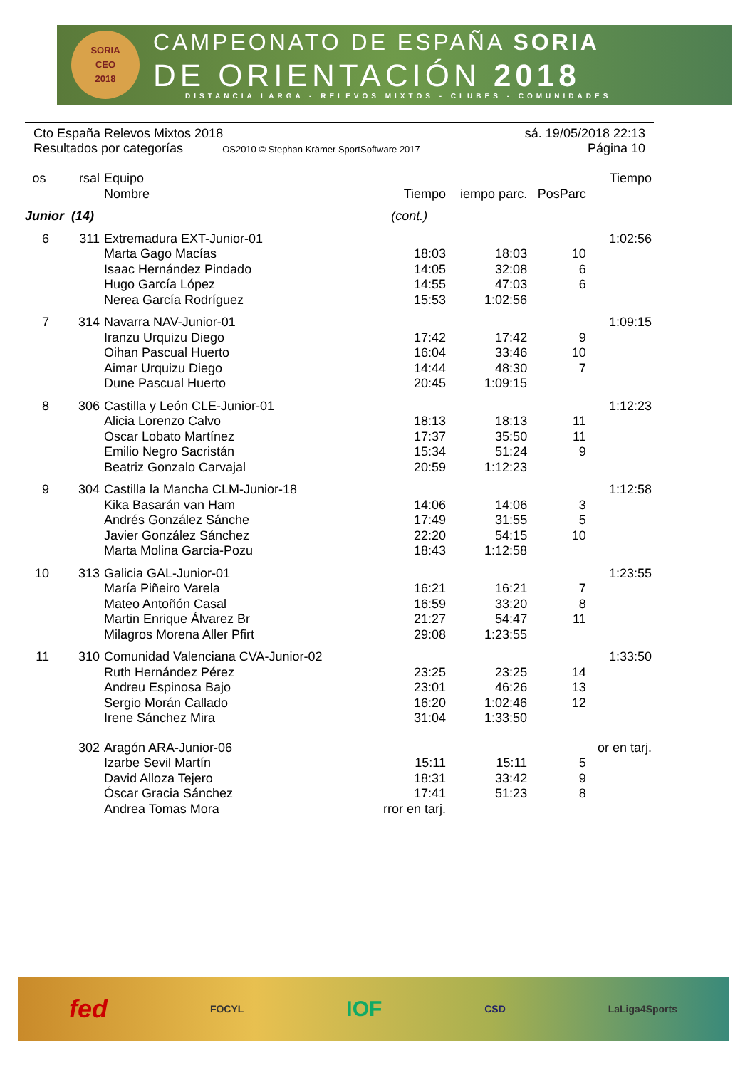SORIA
CEO
2018
CAMPEONATO DE ESPAÑA SORIA
DE ORIENTACIÓN 2018
DISTANCIA LARGA - RELEVOS MIXTOS - CLUBES - COMUNIDADES
Cto España Relevos Mixtos 2018 sá. 19/05/2018 22:13
Resultados por categorías OS2010 © Stephan Krämer SportSoftware 2017 Página 10
| os | rsal | Equipo | | | | Tiempo |
| --- | --- | --- | --- | --- | --- | --- |
| | | Nombre | Tiempo | iempo parc. | PosParc | |
| Junior (14) | | | (cont.) | | | |
| 6 | 311 | Extremadura EXT-Junior-01 | | | | 1:02:56 |
| | | Marta Gago Macías | 18:03 | 18:03 | 10 | |
| | | Isaac Hernández Pindado | 14:05 | 32:08 | 6 | |
| | | Hugo García López | 14:55 | 47:03 | 6 | |
| | | Nerea García Rodríguez | 15:53 | 1:02:56 | | |
| 7 | 314 | Navarra NAV-Junior-01 | | | | 1:09:15 |
| | | Iranzu Urquizu Diego | 17:42 | 17:42 | 9 | |
| | | Oihan Pascual Huerto | 16:04 | 33:46 | 10 | |
| | | Aimar Urquizu Diego | 14:44 | 48:30 | 7 | |
| | | Dune Pascual Huerto | 20:45 | 1:09:15 | | |
| 8 | 306 | Castilla y León CLE-Junior-01 | | | | 1:12:23 |
| | | Alicia Lorenzo Calvo | 18:13 | 18:13 | 11 | |
| | | Oscar Lobato Martínez | 17:37 | 35:50 | 11 | |
| | | Emilio Negro Sacristán | 15:34 | 51:24 | 9 | |
| | | Beatriz Gonzalo Carvajal | 20:59 | 1:12:23 | | |
| 9 | 304 | Castilla la Mancha CLM-Junior-18 | | | | 1:12:58 |
| | | Kika Basarán van Ham | 14:06 | 14:06 | 3 | |
| | | Andrés González Sánche | 17:49 | 31:55 | 5 | |
| | | Javier González Sánchez | 22:20 | 54:15 | 10 | |
| | | Marta Molina Garcia-Pozu | 18:43 | 1:12:58 | | |
| 10 | 313 | Galicia GAL-Junior-01 | | | | 1:23:55 |
| | | María Piñeiro Varela | 16:21 | 16:21 | 7 | |
| | | Mateo Antoñón Casal | 16:59 | 33:20 | 8 | |
| | | Martin Enrique Álvarez Br | 21:27 | 54:47 | 11 | |
| | | Milagros Morena Aller Pfirt | 29:08 | 1:23:55 | | |
| 11 | 310 | Comunidad Valenciana CVA-Junior-02 | | | | 1:33:50 |
| | | Ruth Hernández Pérez | 23:25 | 23:25 | 14 | |
| | | Andreu Espinosa Bajo | 23:01 | 46:26 | 13 | |
| | | Sergio Morán Callado | 16:20 | 1:02:46 | 12 | |
| | | Irene Sánchez Mira | 31:04 | 1:33:50 | | |
| | 302 | Aragón ARA-Junior-06 | | | | or en tarj. |
| | | Izarbe Sevil Martín | 15:11 | 15:11 | 5 | |
| | | David Alloza Tejero | 18:31 | 33:42 | 9 | |
| | | Óscar Gracia Sánchez | 17:41 | 51:23 | 8 | |
| | | Andrea Tomas Mora | rror en tarj. | | | |
fed FOCYL IOF CSD LaLiga4Sports